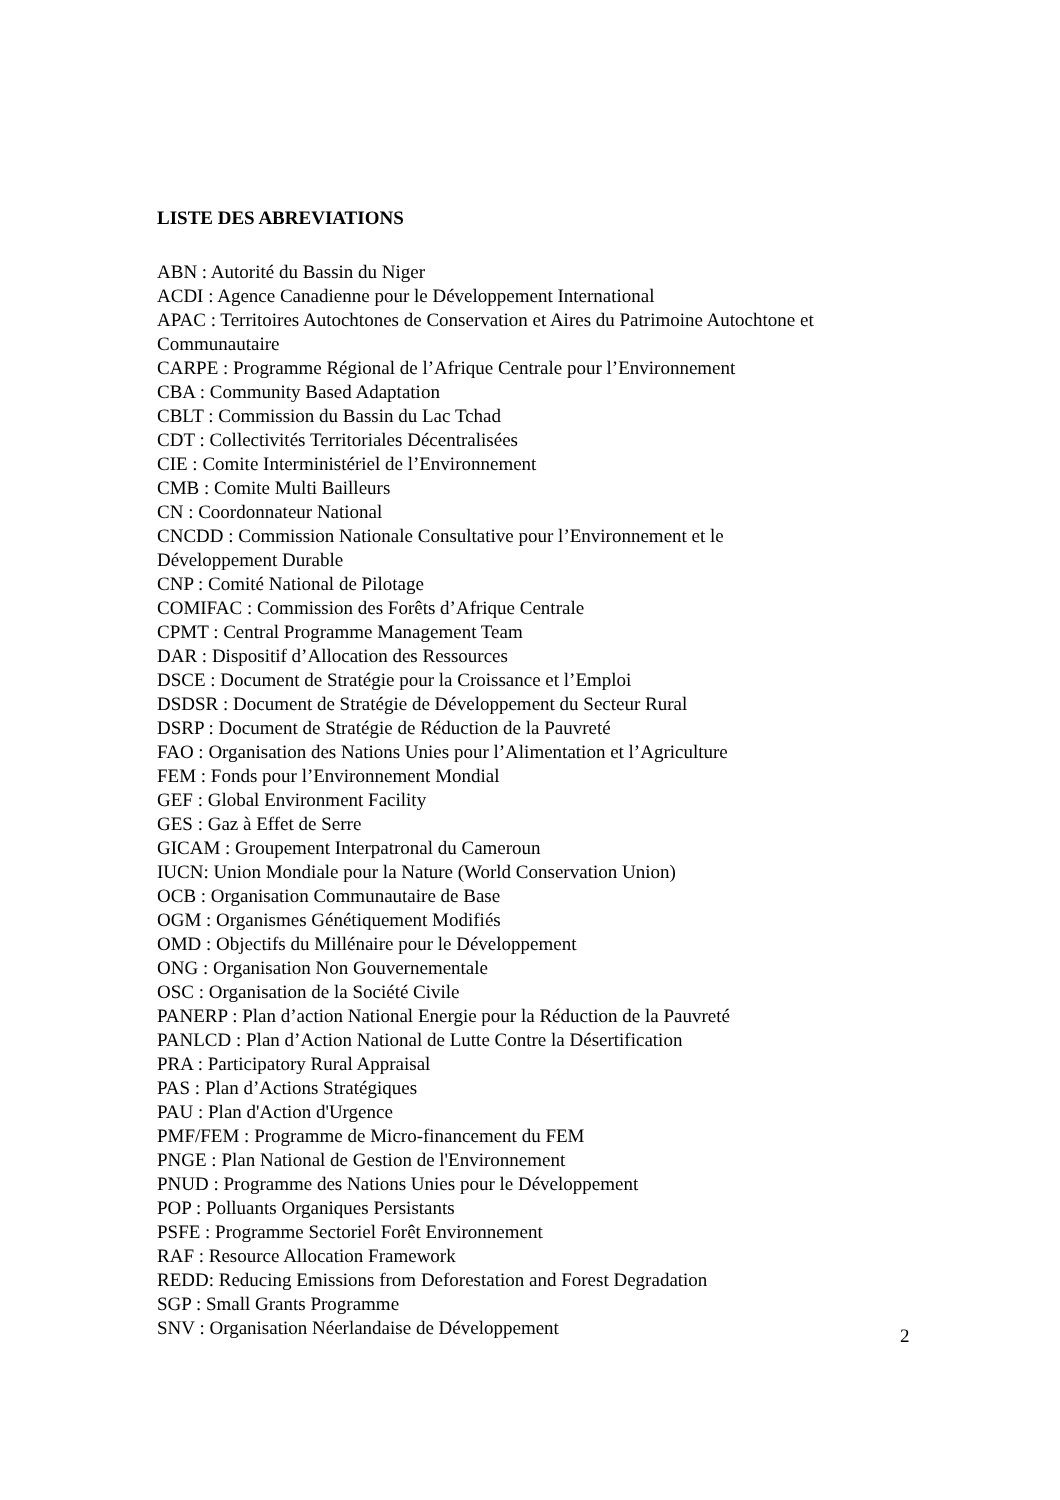LISTE DES ABREVIATIONS
ABN : Autorité du Bassin du Niger
ACDI : Agence Canadienne pour le Développement International
APAC : Territoires Autochtones de Conservation et Aires du Patrimoine Autochtone et Communautaire
CARPE : Programme Régional de l’Afrique Centrale pour l’Environnement
CBA : Community Based Adaptation
CBLT : Commission du Bassin du Lac Tchad
CDT : Collectivités Territoriales Décentralisées
CIE : Comite Interministériel de l’Environnement
CMB : Comite Multi Bailleurs
CN : Coordonnateur National
CNCDD : Commission Nationale Consultative pour l’Environnement et le
Développement Durable
CNP : Comité National de Pilotage
COMIFAC : Commission des Forêts d’Afrique Centrale
CPMT : Central Programme Management Team
DAR : Dispositif d’Allocation des Ressources
DSCE : Document de Stratégie pour la Croissance et l’Emploi
DSDSR : Document de Stratégie de Développement du Secteur Rural
DSRP : Document de Stratégie de Réduction de la Pauvreté
FAO : Organisation des Nations Unies pour l’Alimentation et l’Agriculture
FEM : Fonds pour l’Environnement Mondial
GEF : Global Environment Facility
GES : Gaz à Effet de Serre
GICAM : Groupement Interpatronal du Cameroun
IUCN: Union Mondiale pour la Nature (World Conservation Union)
OCB : Organisation Communautaire de Base
OGM : Organismes Génétiquement Modifiés
OMD : Objectifs du Millénaire pour le Développement
ONG : Organisation Non Gouvernementale
OSC : Organisation de la Société Civile
PANERP : Plan d’action National Energie pour la Réduction de la Pauvreté
PANLCD : Plan d’Action National de Lutte Contre la Désertification
PRA : Participatory Rural Appraisal
PAS : Plan d’Actions Stratégiques
PAU : Plan d'Action d'Urgence
PMF/FEM : Programme de Micro-financement du FEM
PNGE : Plan National de Gestion de l'Environnement
PNUD : Programme des Nations Unies pour le Développement
POP : Polluants Organiques Persistants
PSFE : Programme Sectoriel Forêt Environnement
RAF : Resource Allocation Framework
REDD: Reducing Emissions from Deforestation and Forest Degradation
SGP : Small Grants Programme
SNV : Organisation Néerlandaise de Développement
2